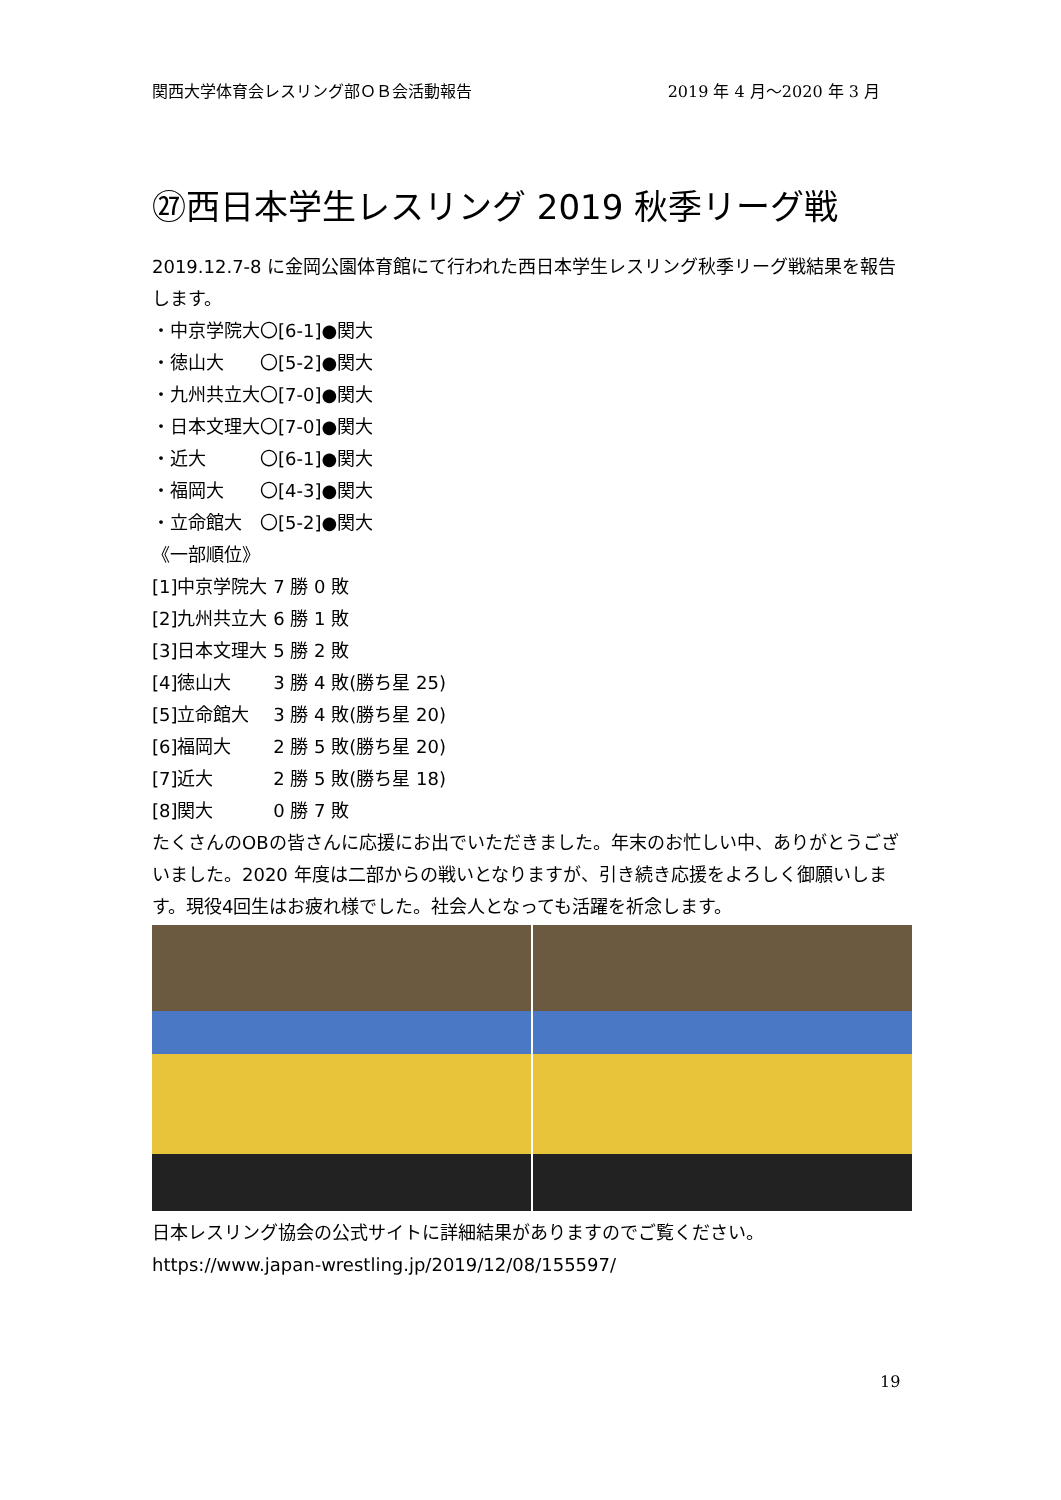関西大学体育会レスリング部ＯＢ会活動報告 2019 年 4 月～2020 年 3 月
㉗西日本学生レスリング 2019 秋季リーグ戦
2019.12.7-8 に金岡公園体育館にて行われた西日本学生レスリング秋季リーグ戦結果を報告します。
・中京学院大〇[6-1]●関大
・徳山大　　〇[5-2]●関大
・九州共立大〇[7-0]●関大
・日本文理大〇[7-0]●関大
・近大　　　〇[6-1]●関大
・福岡大　　〇[4-3]●関大
・立命館大　〇[5-2]●関大
《一部順位》
[1]中京学院大 7 勝 0 敗
[2]九州共立大 6 勝 1 敗
[3]日本文理大 5 勝 2 敗
[4]徳山大　　 3 勝 4 敗(勝ち星 25)
[5]立命館大　 3 勝 4 敗(勝ち星 20)
[6]福岡大　　 2 勝 5 敗(勝ち星 20)
[7]近大　　　 2 勝 5 敗(勝ち星 18)
[8]関大　　　 0 勝 7 敗
たくさんのOBの皆さんに応援にお出でいただきました。年末のお忙しい中、ありがとうございました。2020 年度は二部からの戦いとなりますが、引き続き応援をよろしく御願いします。現役4回生はお疲れ様でした。社会人となっても活躍を祈念します。
日本レスリング協会の公式サイトに詳細結果がありますのでご覧ください。
https://www.japan-wrestling.jp/2019/12/08/155597/
19